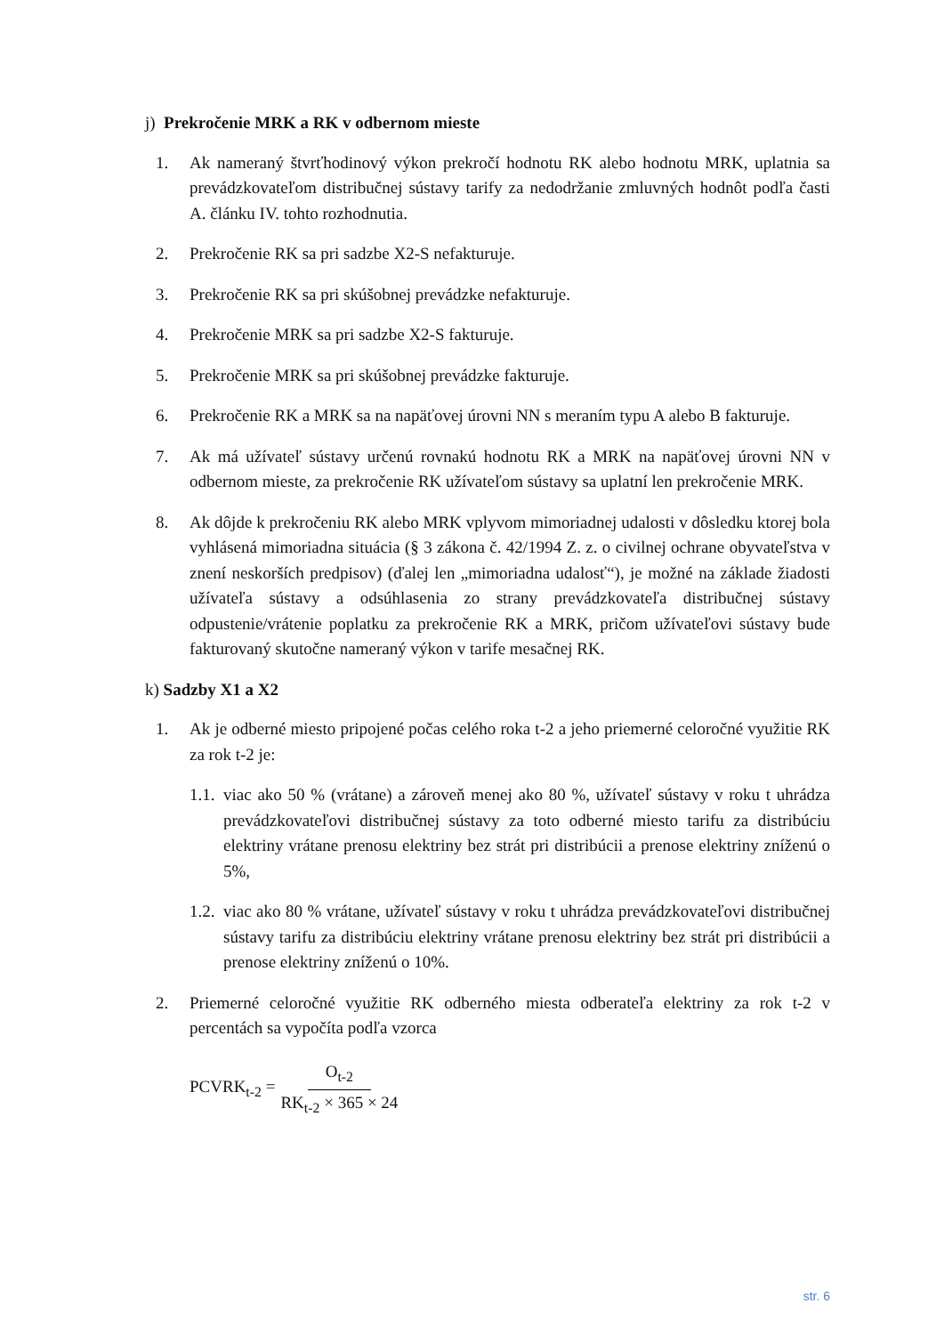j) Prekročenie MRK a RK v odbernom mieste
1. Ak nameraný štvrťhodinový výkon prekročí hodnotu RK alebo hodnotu MRK, uplatnia sa prevádzkovateľom distribučnej sústavy tarify za nedodržanie zmluvných hodnôt podľa časti A. článku IV. tohto rozhodnutia.
2. Prekročenie RK sa pri sadzbe X2-S nefakturuje.
3. Prekročenie RK sa pri skúšobnej prevádzke nefakturuje.
4. Prekročenie MRK sa pri sadzbe X2-S fakturuje.
5. Prekročenie MRK sa pri skúšobnej prevádzke fakturuje.
6. Prekročenie RK a MRK sa na napäťovej úrovni NN s meraním typu A alebo B fakturuje.
7. Ak má užívateľ sústavy určenú rovnakú hodnotu RK a MRK na napäťovej úrovni NN v odbernom mieste, za prekročenie RK užívateľom sústavy sa uplatní len prekročenie MRK.
8. Ak dôjde k prekročeniu RK alebo MRK vplyvom mimoriadnej udalosti v dôsledku ktorej bola vyhlásená mimoriadna situácia (§ 3 zákona č. 42/1994 Z. z. o civilnej ochrane obyvateľstva v znení neskorších predpisov) (ďalej len „mimoriadna udalosť“), je možné na základe žiadosti užívateľa sústavy a odsúhlasenia zo strany prevádzkovateľa distribučnej sústavy odpustenie/vrátenie poplatku za prekročenie RK a MRK, pričom užívateľovi sústavy bude fakturovaný skutočne nameraný výkon v tarife mesačnej RK.
k) Sadzby X1 a X2
1. Ak je odberné miesto pripojené počas celého roka t-2 a jeho priemerné celoročné využitie RK za rok t-2 je:
1.1. viac ako 50 % (vrátane) a zároveň menej ako 80 %, užívateľ sústavy v roku t uhrádza prevádzkovateľovi distribučnej sústavy za toto odberné miesto tarifu za distribúciu elektriny vrátane prenosu elektriny bez strát pri distribúcii a prenose elektriny zníženú o 5%,
1.2. viac ako 80 % vrátane, užívateľ sústavy v roku t uhrádza prevádzkovateľovi distribučnej sústavy tarifu za distribúciu elektriny vrátane prenosu elektriny bez strát pri distribúcii a prenose elektriny zníženú o 10%.
2. Priemerné celoročné využitie RK odberného miesta odberateľa elektriny za rok t-2 v percentách sa vypočíta podľa vzorca
PCVRK<sub>t-2</sub> = O<sub>t-2</sub> RK<sub>t-2</sub> × 365 × 24
str. 6